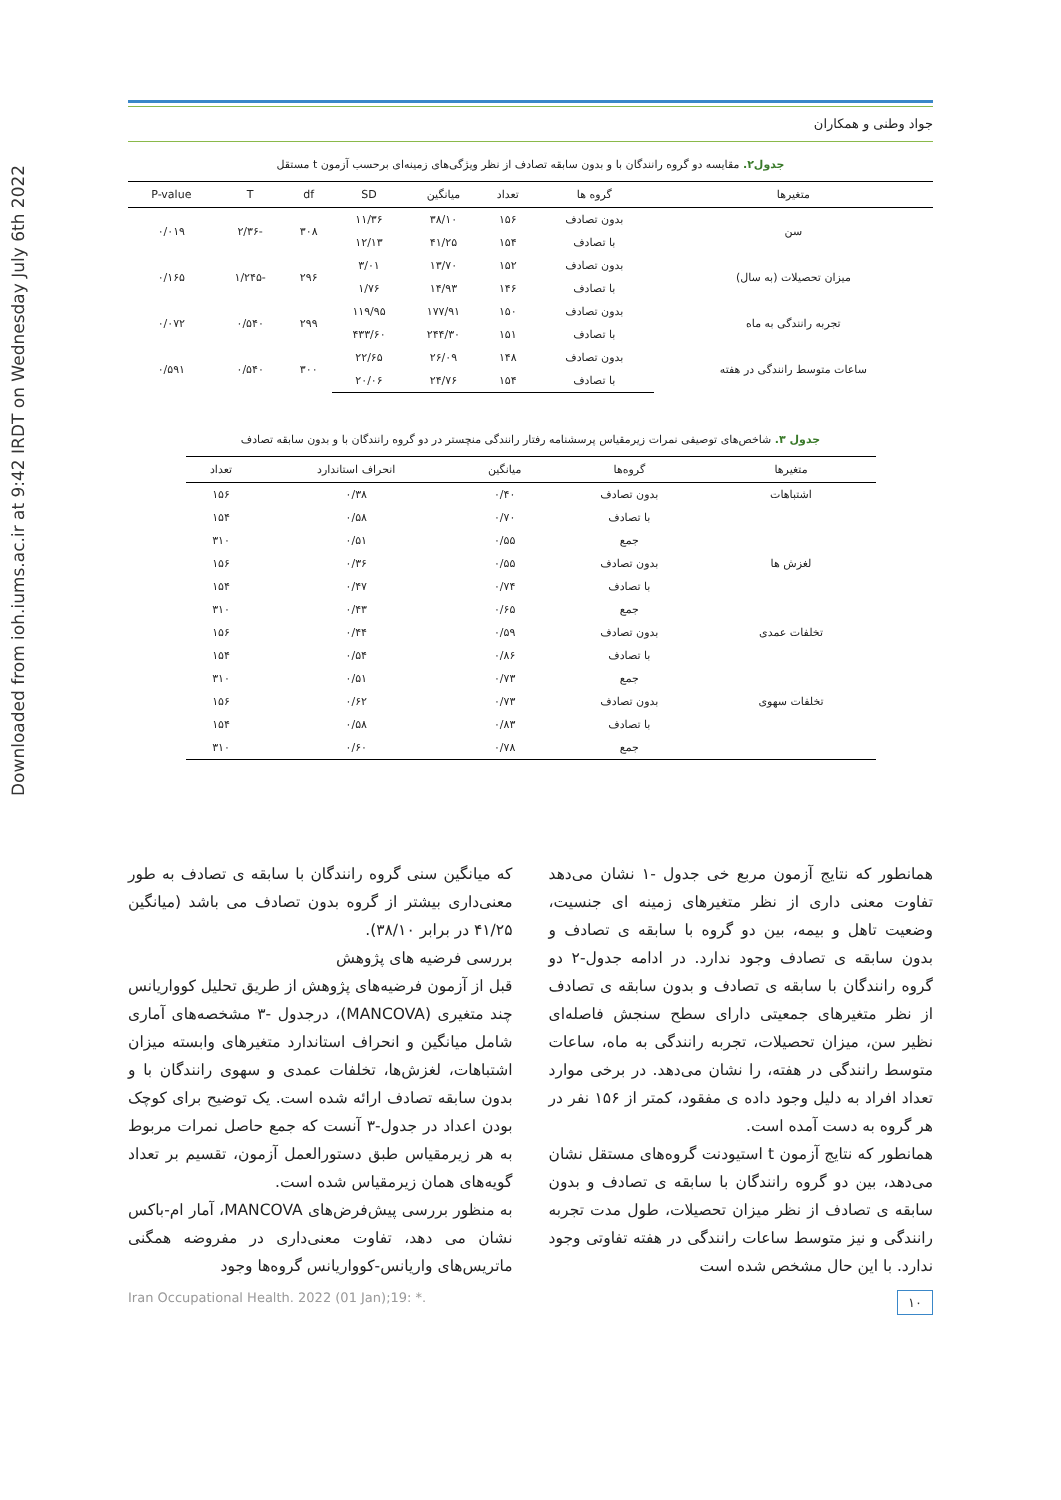Downloaded from ioh.iums.ac.ir at 9:42 IRDT on Wednesday July 6th 2022
جواد وطنی و همکاران
جدول۲. مقایسه دو گروه رانندگان با و بدون سابقه تصادف از نظر ویژگی‌های زمینه‌ای برحسب آزمون t مستقل
| متغیرها | گروه ها | تعداد | میانگین | SD | df | T | P-value |
| --- | --- | --- | --- | --- | --- | --- | --- |
| سن | بدون تصادف | ۱۵۶ | ۳۸/۱۰ | ۱۱/۳۶ | ۳۰۸ | -۲/۳۶ | ۰/۰۱۹ |
| | با تصادف | ۱۵۴ | ۴۱/۲۵ | ۱۲/۱۳ | | | |
| میزان تحصیلات (به سال) | بدون تصادف | ۱۵۲ | ۱۳/۷۰ | ۳/۰۱ | ۲۹۶ | -۱/۲۴۵ | ۰/۱۶۵ |
| | با تصادف | ۱۴۶ | ۱۴/۹۳ | ۱/۷۶ | | | |
| تجربه رانندگی به ماه | بدون تصادف | ۱۵۰ | ۱۷۷/۹۱ | ۱۱۹/۹۵ | ۲۹۹ | ۰/۵۴۰ | ۰/۰۷۲ |
| | با تصادف | ۱۵۱ | ۲۴۴/۳۰ | ۴۳۳/۶۰ | | | |
| ساعات متوسط رانندگی در هفته | بدون تصادف | ۱۴۸ | ۲۶/۰۹ | ۲۲/۶۵ | ۳۰۰ | ۰/۵۴۰ | ۰/۵۹۱ |
| | با تصادف | ۱۵۴ | ۲۴/۷۶ | ۲۰/۰۶ | | | |
جدول ۳. شاخص‌های توصیفی نمرات زیرمقیاس پرسشنامه رفتار رانندگی منچستر در دو گروه رانندگان با و بدون سابقه تصادف
| متغیرها | گروه‌ها | میانگین | انحراف استاندارد | تعداد |
| --- | --- | --- | --- | --- |
| اشتباهات | بدون تصادف | ۰/۴۰ | ۰/۳۸ | ۱۵۶ |
| | با تصادف | ۰/۷۰ | ۰/۵۸ | ۱۵۴ |
| | جمع | ۰/۵۵ | ۰/۵۱ | ۳۱۰ |
| لغزش ها | بدون تصادف | ۰/۵۵ | ۰/۳۶ | ۱۵۶ |
| | با تصادف | ۰/۷۴ | ۰/۴۷ | ۱۵۴ |
| | جمع | ۰/۶۵ | ۰/۴۳ | ۳۱۰ |
| تخلفات عمدی | بدون تصادف | ۰/۵۹ | ۰/۴۴ | ۱۵۶ |
| | با تصادف | ۰/۸۶ | ۰/۵۴ | ۱۵۴ |
| | جمع | ۰/۷۳ | ۰/۵۱ | ۳۱۰ |
| تخلفات سهوی | بدون تصادف | ۰/۷۳ | ۰/۶۲ | ۱۵۶ |
| | با تصادف | ۰/۸۳ | ۰/۵۸ | ۱۵۴ |
| | جمع | ۰/۷۸ | ۰/۶۰ | ۳۱۰ |
همانطور که نتایج آزمون مربع خی جدول -۱ نشان می‌دهد تفاوت معنی داری از نظر متغیرهای زمینه ای جنسیت، وضعیت تاهل و بیمه، بین دو گروه با سابقه ی تصادف و بدون سابقه ی تصادف وجود ندارد. در ادامه جدول-۲ دو گروه رانندگان با سابقه ی تصادف و بدون سابقه ی تصادف از نظر متغیرهای جمعیتی دارای سطح سنجش فاصله‌ای نظیر سن، میزان تحصیلات، تجربه رانندگی به ماه، ساعات متوسط رانندگی در هفته، را نشان می‌دهد. در برخی موارد تعداد افراد به دلیل وجود داده ی مفقود، کمتر از ۱۵۶ نفر در هر گروه به دست آمده است.
همانطور که نتایج آزمون t استیودنت گروه‌های مستقل نشان می‌دهد، بین دو گروه رانندگان با سابقه ی تصادف و بدون سابقه ی تصادف از نظر میزان تحصیلات، طول مدت تجربه رانندگی و نیز متوسط ساعات رانندگی در هفته تفاوتی وجود ندارد. با این حال مشخص شده است
که میانگین سنی گروه رانندگان با سابقه ی تصادف به طور معنی‌داری بیشتر از گروه بدون تصادف می باشد (میانگین ۴۱/۲۵ در برابر ۳۸/۱۰).
بررسی فرضیه های پژوهش
قبل از آزمون فرضیه‌های پژوهش از طریق تحلیل کوواریانس چند متغیری (MANCOVA)، درجدول -۳ مشخصه‌های آماری شامل میانگین و انحراف استاندارد متغیرهای وابسته میزان اشتباهات، لغزش‌ها، تخلفات عمدی و سهوی رانندگان با و بدون سابقه تصادف ارائه شده است. یک توضیح برای کوچک بودن اعداد در جدول-۳ آنست که جمع حاصل نمرات مربوط به هر زیرمقیاس طبق دستورالعمل آزمون، تقسیم بر تعداد گویه‌های همان زیرمقیاس شده است.
به منظور بررسی پیش‌فرض‌های MANCOVA، آمار ام-باکس نشان می دهد، تفاوت معنی‌داری در مفروضه همگنی ماتریس‌های واریانس-کوواریانس گروه‌ها وجود
Iran Occupational Health. 2022 (01 Jan);19: *. ۱۰